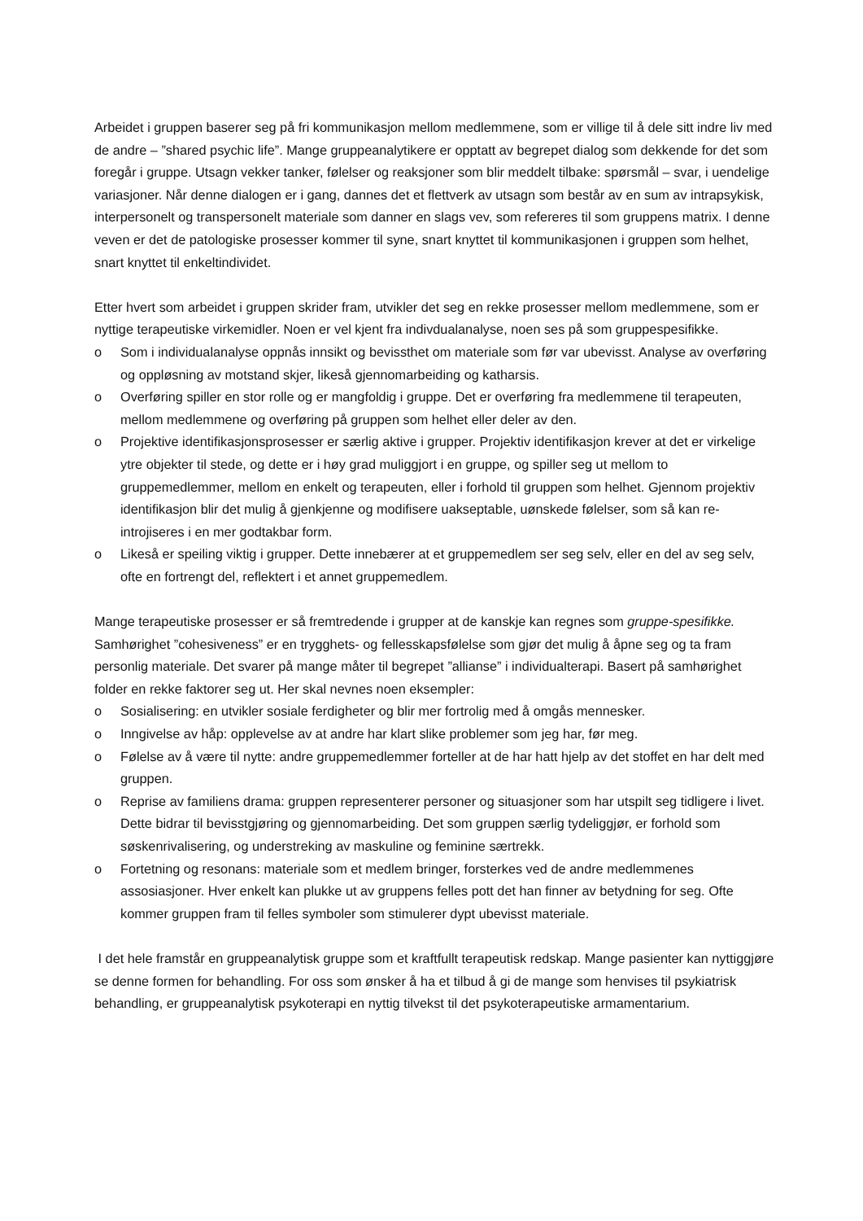Arbeidet i gruppen baserer seg på fri kommunikasjon mellom medlemmene, som er villige til å dele sitt indre liv med de andre – ”shared psychic life”. Mange gruppeanalytikere er opptatt av begrepet dialog som dekkende for det som foregår i gruppe. Utsagn vekker tanker, følelser og reaksjoner som blir meddelt tilbake: spørsmål – svar, i uendelige variasjoner. Når denne dialogen er i gang, dannes det et flettverk av utsagn som består av en sum av intrapsykisk, interpersonelt og transpersonelt materiale som danner en slags vev, som refereres til som gruppens matrix. I denne veven er det de patologiske prosesser kommer til syne, snart knyttet til kommunikasjonen i gruppen som helhet, snart knyttet til enkeltindividet.
Etter hvert som arbeidet i gruppen skrider fram, utvikler det seg en rekke prosesser mellom medlemmene, som er nyttige terapeutiske virkemidler. Noen er vel kjent fra indivdualanalyse, noen ses på som gruppespesifikke.
o Som i individualanalyse oppnås innsikt og bevissthet om materiale som før var ubevisst. Analyse av overføring og oppløsning av motstand skjer, likeså gjennomarbeiding og katharsis.
o Overføring spiller en stor rolle og er mangfoldig i gruppe. Det er overføring fra medlemmene til terapeuten, mellom medlemmene og overføring på gruppen som helhet eller deler av den.
o Projektive identifikasjonsprosesser er særlig aktive i grupper. Projektiv identifikasjon krever at det er virkelige ytre objekter til stede, og dette er i høy grad muliggjort i en gruppe, og spiller seg ut mellom to gruppemedlemmer, mellom en enkelt og terapeuten, eller i forhold til gruppen som helhet. Gjennom projektiv identifikasjon blir det mulig å gjenkjenne og modifisere uakseptable, uønskede følelser, som så kan re-introjiseres i en mer godtakbar form.
o Likeså er speiling viktig i grupper. Dette innebærer at et gruppemedlem ser seg selv, eller en del av seg selv, ofte en fortrengt del, reflektert i et annet gruppemedlem.
Mange terapeutiske prosesser er så fremtredende i grupper at de kanskje kan regnes som gruppe-spesifikke. Samhørighet ”cohesiveness” er en trygghets- og fellesskapsfølelse som gjør det mulig å åpne seg og ta fram personlig materiale. Det svarer på mange måter til begrepet ”allianse” i individualterapi. Basert på samhørighet folder en rekke faktorer seg ut. Her skal nevnes noen eksempler:
o Sosialisering: en utvikler sosiale ferdigheter og blir mer fortrolig med å omgås mennesker.
o Inngivelse av håp: opplevelse av at andre har klart slike problemer som jeg har, før meg.
o Følelse av å være til nytte: andre gruppemedlemmer forteller at de har hatt hjelp av det stoffet en har delt med gruppen.
o Reprise av familiens drama: gruppen representerer personer og situasjoner som har utspilt seg tidligere i livet. Dette bidrar til bevisstgjøring og gjennomarbeiding. Det som gruppen særlig tydeliggjør, er forhold som søskenrivalisering, og understreking av maskuline og feminine særtrekk.
o Fortetning og resonans: materiale som et medlem bringer, forsterkes ved de andre medlemmenes assosiasjoner. Hver enkelt kan plukke ut av gruppens felles pott det han finner av betydning for seg. Ofte kommer gruppen fram til felles symboler som stimulerer dypt ubevisst materiale.
I det hele framstår en gruppeanalytisk gruppe som et kraftfullt terapeutisk redskap. Mange pasienter kan nyttiggjøre se denne formen for behandling. For oss som ønsker å ha et tilbud å gi de mange som henvises til psykiatrisk behandling, er gruppeanalytisk psykoterapi en nyttig tilvekst til det psykoterapeutiske armamentarium.